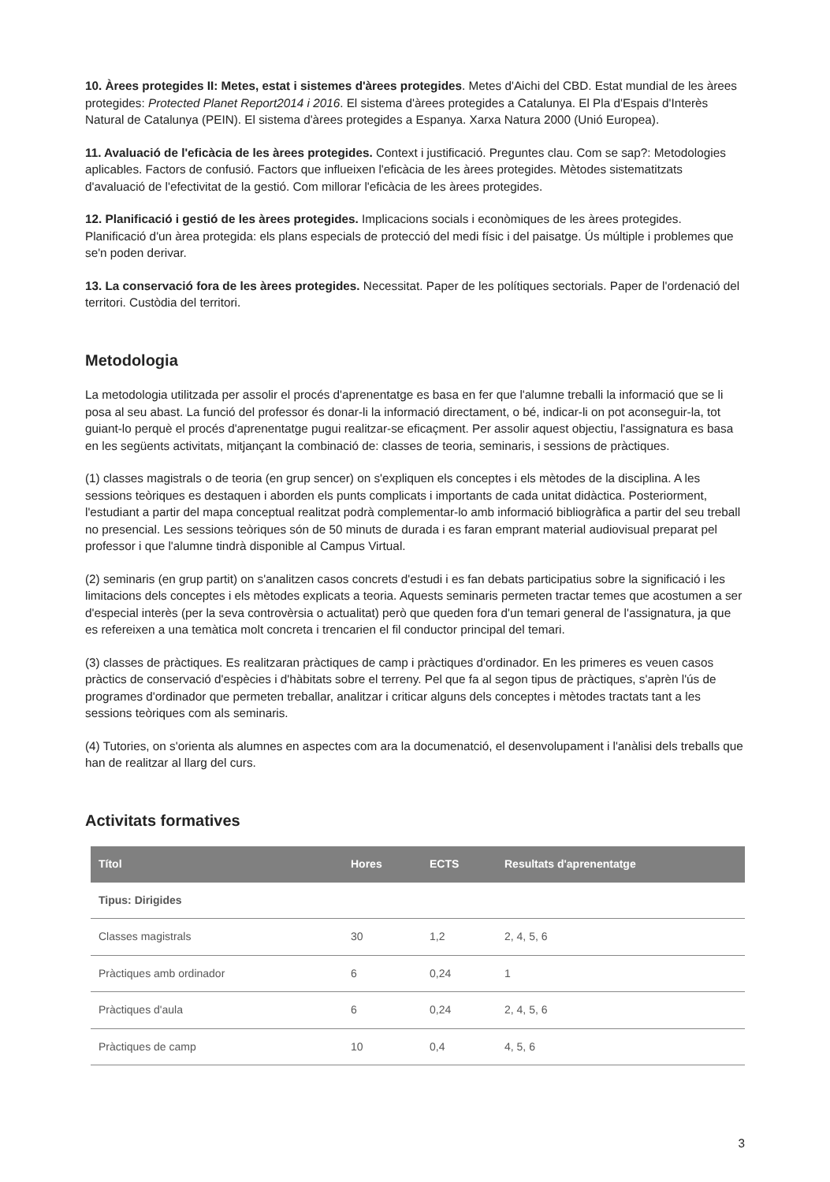10. Àrees protegides II: Metes, estat i sistemes d'àrees protegides. Metes d'Aichi del CBD. Estat mundial de les àrees protegides: Protected Planet Report2014 i 2016. El sistema d'àrees protegides a Catalunya. El Pla d'Espais d'Interès Natural de Catalunya (PEIN). El sistema d'àrees protegides a Espanya. Xarxa Natura 2000 (Unió Europea).
11. Avaluació de l'eficàcia de les àrees protegides. Context i justificació. Preguntes clau. Com se sap?: Metodologies aplicables. Factors de confusió. Factors que influeixen l'eficàcia de les àrees protegides. Mètodes sistematitzats d'avaluació de l'efectivitat de la gestió. Com millorar l'eficàcia de les àrees protegides.
12. Planificació i gestió de les àrees protegides. Implicacions socials i econòmiques de les àrees protegides. Planificació d'un àrea protegida: els plans especials de protecció del medi físic i del paisatge. Ús múltiple i problemes que se'n poden derivar.
13. La conservació fora de les àrees protegides. Necessitat. Paper de les polítiques sectorials. Paper de l'ordenació del territori. Custòdia del territori.
Metodologia
La metodologia utilitzada per assolir el procés d'aprenentatge es basa en fer que l'alumne treballi la informació que se li posa al seu abast. La funció del professor és donar-li la informació directament, o bé, indicar-li on pot aconseguir-la, tot guiant-lo perquè el procés d'aprenentatge pugui realitzar-se eficaçment. Per assolir aquest objectiu, l'assignatura es basa en les següents activitats, mitjançant la combinació de: classes de teoria, seminaris, i sessions de pràctiques.
(1) classes magistrals o de teoria (en grup sencer) on s'expliquen els conceptes i els mètodes de la disciplina. A les sessions teòriques es destaquen i aborden els punts complicats i importants de cada unitat didàctica. Posteriorment, l'estudiant a partir del mapa conceptual realitzat podrà complementar-lo amb informació bibliogràfica a partir del seu treball no presencial. Les sessions teòriques són de 50 minuts de durada i es faran emprant material audiovisual preparat pel professor i que l'alumne tindrà disponible al Campus Virtual.
(2) seminaris (en grup partit) on s'analitzen casos concrets d'estudi i es fan debats participatius sobre la significació i les limitacions dels conceptes i els mètodes explicats a teoria. Aquests seminaris permeten tractar temes que acostumen a ser d'especial interès (per la seva controvèrsia o actualitat) però que queden fora d'un temari general de l'assignatura, ja que es refereixen a una temàtica molt concreta i trencarien el fil conductor principal del temari.
(3) classes de pràctiques. Es realitzaran pràctiques de camp i pràctiques d'ordinador. En les primeres es veuen casos pràctics de conservació d'espècies i d'hàbitats sobre el terreny. Pel que fa al segon tipus de pràctiques, s'aprèn l'ús de programes d'ordinador que permeten treballar, analitzar i criticar alguns dels conceptes i mètodes tractats tant a les sessions teòriques com als seminaris.
(4) Tutories, on s'orienta als alumnes en aspectes com ara la documenatció, el desenvolupament i l'anàlisi dels treballs que han de realitzar al llarg del curs.
Activitats formatives
| Títol | Hores | ECTS | Resultats d'aprenentatge |
| --- | --- | --- | --- |
| Tipus: Dirigides | | | |
| Classes magistrals | 30 | 1,2 | 2, 4, 5, 6 |
| Pràctiques amb ordinador | 6 | 0,24 | 1 |
| Pràctiques d'aula | 6 | 0,24 | 2, 4, 5, 6 |
| Pràctiques de camp | 10 | 0,4 | 4, 5, 6 |
3